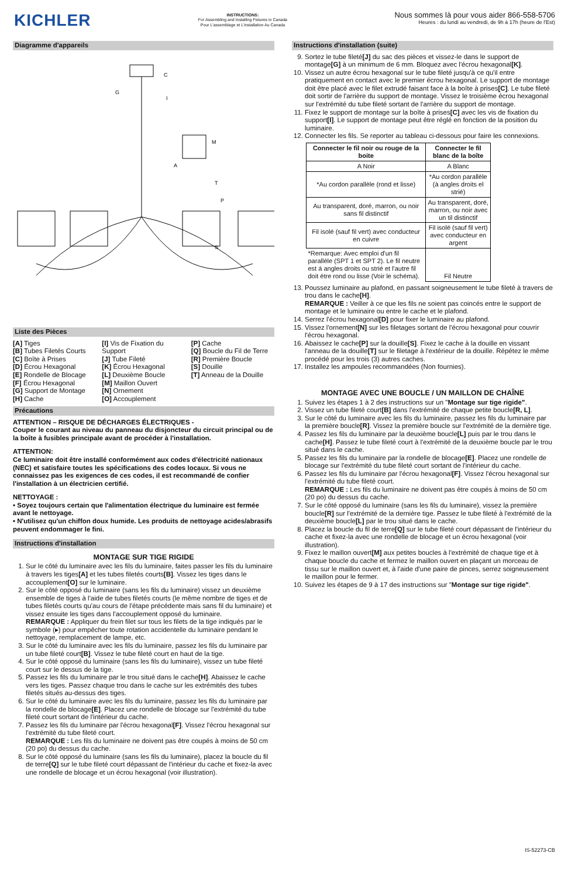KICHLER
INSTRUCTIONS:
For Assembling and Installing Fixtures in Canada
Pour L'assemblage et L'installation Au Canada
Nous sommes là pour vous aider 866-558-5706
Heures : du lundi au vendredi, de 9h à 17h (heure de l'Est)
Diagramme d'appareils
C
G
I
A
T
P
S
M
Liste des Pièces
[A] Tiges
[B] Tubes Filetés Courts
[C] Boîte à Prises
[D] Écrou Hexagonal
[E] Rondelle de Blocage
[F] Écrou Hexagonal
[G] Support de Montage
[H] Cache
[I] Vis de Fixation du Support
[J] Tube Fileté
[K] Écrou Hexagonal
[L] Deuxième Boucle
[M] Maillon Ouvert
[N] Ornement
[O] Accouplement
[P] Cache
[Q] Boucle du Fil de Terre
[R] Première Boucle
[S] Douille
[T] Anneau de la Douille
Précautions
ATTENTION – RISQUE DE DÉCHARGES ÉLECTRIQUES -
Couper le courant au niveau du panneau du disjoncteur du circuit principal ou de la boîte à fusibles principale avant de procéder à l'installation.
ATTENTION:
Ce luminaire doit être installé conformément aux codes d'électricité nationaux (NEC) et satisfaire toutes les spécifications des codes locaux. Si vous ne connaissez pas les exigences de ces codes, il est recommandé de confier l'installation à un électricien certifié.
NETTOYAGE :
• Soyez toujours certain que l'alimentation électrique du luminaire est fermée avant le nettoyage.
• N'utilisez qu'un chiffon doux humide. Les produits de nettoyage acides/abrasifs peuvent endommager le fini.
Instructions d'installation
MONTAGE SUR TIGE RIGIDE
1. Sur le côté du luminaire avec les fils du luminaire, faites passer les fils du luminaire à travers les tiges[A] et les tubes filetés courts[B]. Vissez les tiges dans le accouplement[O] sur le luminaire.
2. Sur le côté opposé du luminaire (sans les fils du luminaire) vissez un deuxième ensemble de tiges à l'aide de tubes filetés courts (le même nombre de tiges et de tubes filetés courts qu'au cours de l'étape précédente mais sans fil du luminaire) et vissez ensuite les tiges dans l'accouplement opposé du luminaire.
REMARQUE : Appliquer du frein filet sur tous les filets de la tige indiqués par le symbole (▸) pour empêcher toute rotation accidentelle du luminaire pendant le nettoyage, remplacement de lampe, etc.
3. Sur le côté du luminaire avec les fils du luminaire, passez les fils du luminaire par un tube fileté court[B]. Vissez le tube fileté court en haut de la tige.
4. Sur le côté opposé du luminaire (sans les fils du luminaire), vissez un tube fileté court sur le dessus de la tige.
5. Passez les fils du luminaire par le trou situé dans le cache[H]. Abaissez le cache vers les tiges. Passez chaque trou dans le cache sur les extrémités des tubes filetés situés au-dessus des tiges.
6. Sur le côté du luminaire avec les fils du luminaire, passez les fils du luminaire par la rondelle de blocage[E]. Placez une rondelle de blocage sur l'extrémité du tube fileté court sortant de l'intérieur du cache.
7. Passez les fils du luminaire par l'écrou hexagonal[F]. Vissez l'écrou hexagonal sur l'extrémité du tube fileté court.
REMARQUE : Les fils du luminaire ne doivent pas être coupés à moins de 50 cm (20 po) du dessus du cache.
8. Sur le côté opposé du luminaire (sans les fils du luminaire), placez la boucle du fil de terre[Q] sur le tube fileté court dépassant de l'intérieur du cache et fixez-la avec une rondelle de blocage et un écrou hexagonal (voir illustration).
Instructions d'installation (suite)
9. Sortez le tube fileté[J] du sac des pièces et vissez-le dans le support de montage[G] à un minimum de 6 mm. Bloquez avec l'écrou hexagonal[K].
10. Vissez un autre écrou hexagonal sur le tube fileté jusqu'à ce qu'il entre pratiquement en contact avec le premier écrou hexagonal. Le support de montage doit être placé avec le filet extrudé faisant face à la boîte à prises[C]. Le tube fileté doit sortir de l'arrière du support de montage. Vissez le troisième écrou hexagonal sur l'extrémité du tube fileté sortant de l'arrière du support de montage.
11. Fixez le support de montage sur la boîte à prises[C] avec les vis de fixation du support[I]. Le support de montage peut être réglé en fonction de la position du luminaire.
12. Connecter les fils. Se reporter au tableau ci-dessous pour faire les connexions.
| Connecter le fil noir ou rouge de la boite | Connecter le fil blanc de la boîte |
| --- | --- |
| A Noir | A Blanc |
| *Au cordon parallèle (rond et lisse) | *Au cordon parallèle (à angles droits el strié) |
| Au transparent, doré, marron, ou noir sans fil distinctif | Au transparent, doré, marron, ou noir avec un til distinctif |
| Fil isolé (sauf fil vert) avec conducteur en cuivre | Fil isolé (sauf fil vert) avec conducteur en argent |
| *Remarque: Avec emploi d'un fil paralléle (SPT 1 et SPT 2). Le fil neutre est á angles droits ou strié et l'autre fil doit étre rond ou lisse (Voir le schéma). | Fil Neutre |
13. Poussez luminaire au plafond, en passant soigneusement le tube fileté à travers de trou dans le cache[H].
REMARQUE : Veiller à ce que les fils ne soient pas coincés entre le support de montage et le luminaire ou entre le cache et le plafond.
14. Serrez l'écrou hexagonal[D] pour fixer le luminaire au plafond.
15. Vissez l'ornement[N] sur les filetages sortant de l'écrou hexagonal pour couvrir l'écrou hexagonal.
16. Abaissez le cache[P] sur la douille[S]. Fixez le cache à la douille en vissant l'anneau de la douille[T] sur le filetage à l'extérieur de la douille. Répétez le même procédé pour les trois (3) autres caches.
17. Installez les ampoules recommandées (Non fournies).
MONTAGE AVEC UNE BOUCLE / UN MAILLON DE CHAÎNE
1. Suivez les étapes 1 à 2 des instructions sur un "Montage sur tige rigide".
2. Vissez un tube fileté court[B] dans l'extrémité de chaque petite boucle[R, L].
3. Sur le côté du luminaire avec les fils du luminaire, passez les fils du luminaire par la première boucle[R]. Vissez la première boucle sur l'extrémité de la dernière tige.
4. Passez les fils du luminaire par la deuxième boucle[L] puis par le trou dans le cache[H]. Passez le tube fileté court à l'extrémité de la deuxième boucle par le trou situé dans le cache.
5. Passez les fils du luminaire par la rondelle de blocage[E]. Placez une rondelle de blocage sur l'extrémité du tube fileté court sortant de l'intérieur du cache.
6. Passez les fils du luminaire par l'écrou hexagonal[F]. Vissez l'écrou hexagonal sur l'extrémité du tube fileté court.
REMARQUE : Les fils du luminaire ne doivent pas être coupés à moins de 50 cm (20 po) du dessus du cache.
7. Sur le côté opposé du luminaire (sans les fils du luminaire), vissez la première boucle[R] sur l'extrémité de la dernière tige. Passez le tube fileté à l'extrémité de la deuxième boucle[L] par le trou situé dans le cache.
8. Placez la boucle du fil de terre[Q] sur le tube fileté court dépassant de l'intérieur du cache et fixez-la avec une rondelle de blocage et un écrou hexagonal (voir illustration).
9. Fixez le maillon ouvert[M] aux petites boucles à l'extrémité de chaque tige et à chaque boucle du cache et fermez le maillon ouvert en plaçant un morceau de tissu sur le maillon ouvert et, à l'aide d'une paire de pinces, serrez soigneusement le maillon pour le fermer.
10. Suivez les étapes de 9 à 17 des instructions sur "Montage sur tige rigide".
IS-52273-CB